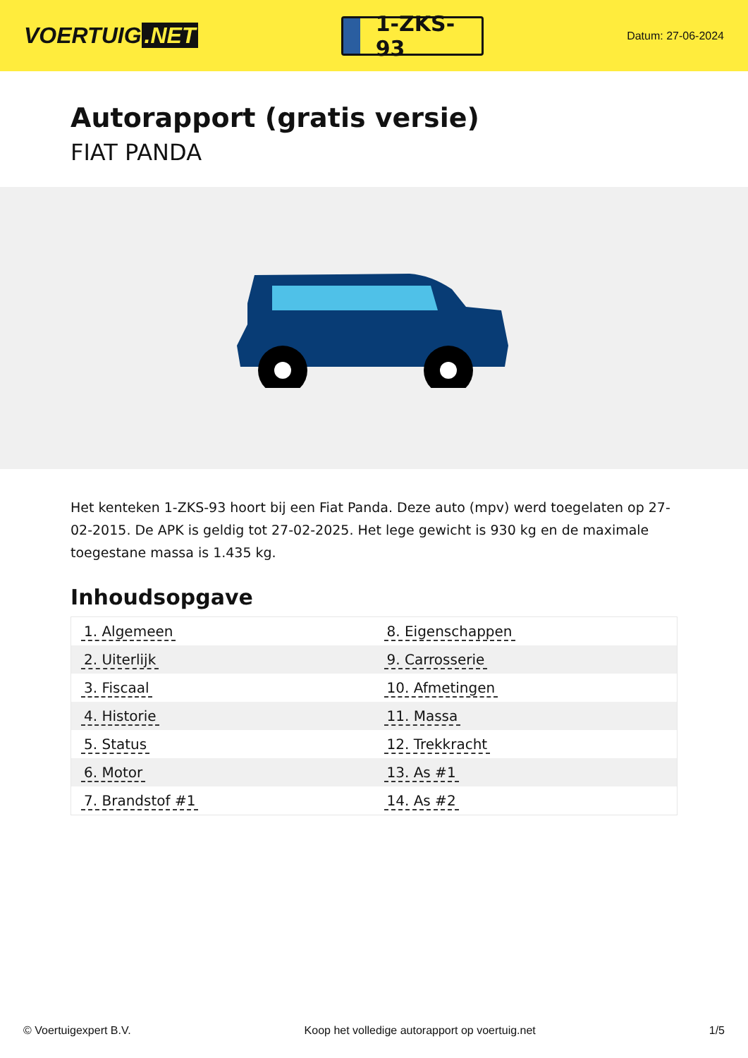VOERTUIG.NET
1-ZKS-93
Datum: 27-06-2024
Autorapport (gratis versie)
FIAT PANDA
Het kenteken 1-ZKS-93 hoort bij een Fiat Panda. Deze auto (mpv) werd toegelaten op 27-02-2015. De APK is geldig tot 27-02-2025. Het lege gewicht is 930 kg en de maximale toegestane massa is 1.435 kg.
Inhoudsopgave
| 1. Algemeen | 8. Eigenschappen |
| 2. Uiterlijk | 9. Carrosserie |
| 3. Fiscaal | 10. Afmetingen |
| 4. Historie | 11. Massa |
| 5. Status | 12. Trekkracht |
| 6. Motor | 13. As #1 |
| 7. Brandstof #1 | 14. As #2 |
© Voertuigexpert B.V. Koop het volledige autorapport op voertuig.net 1/5